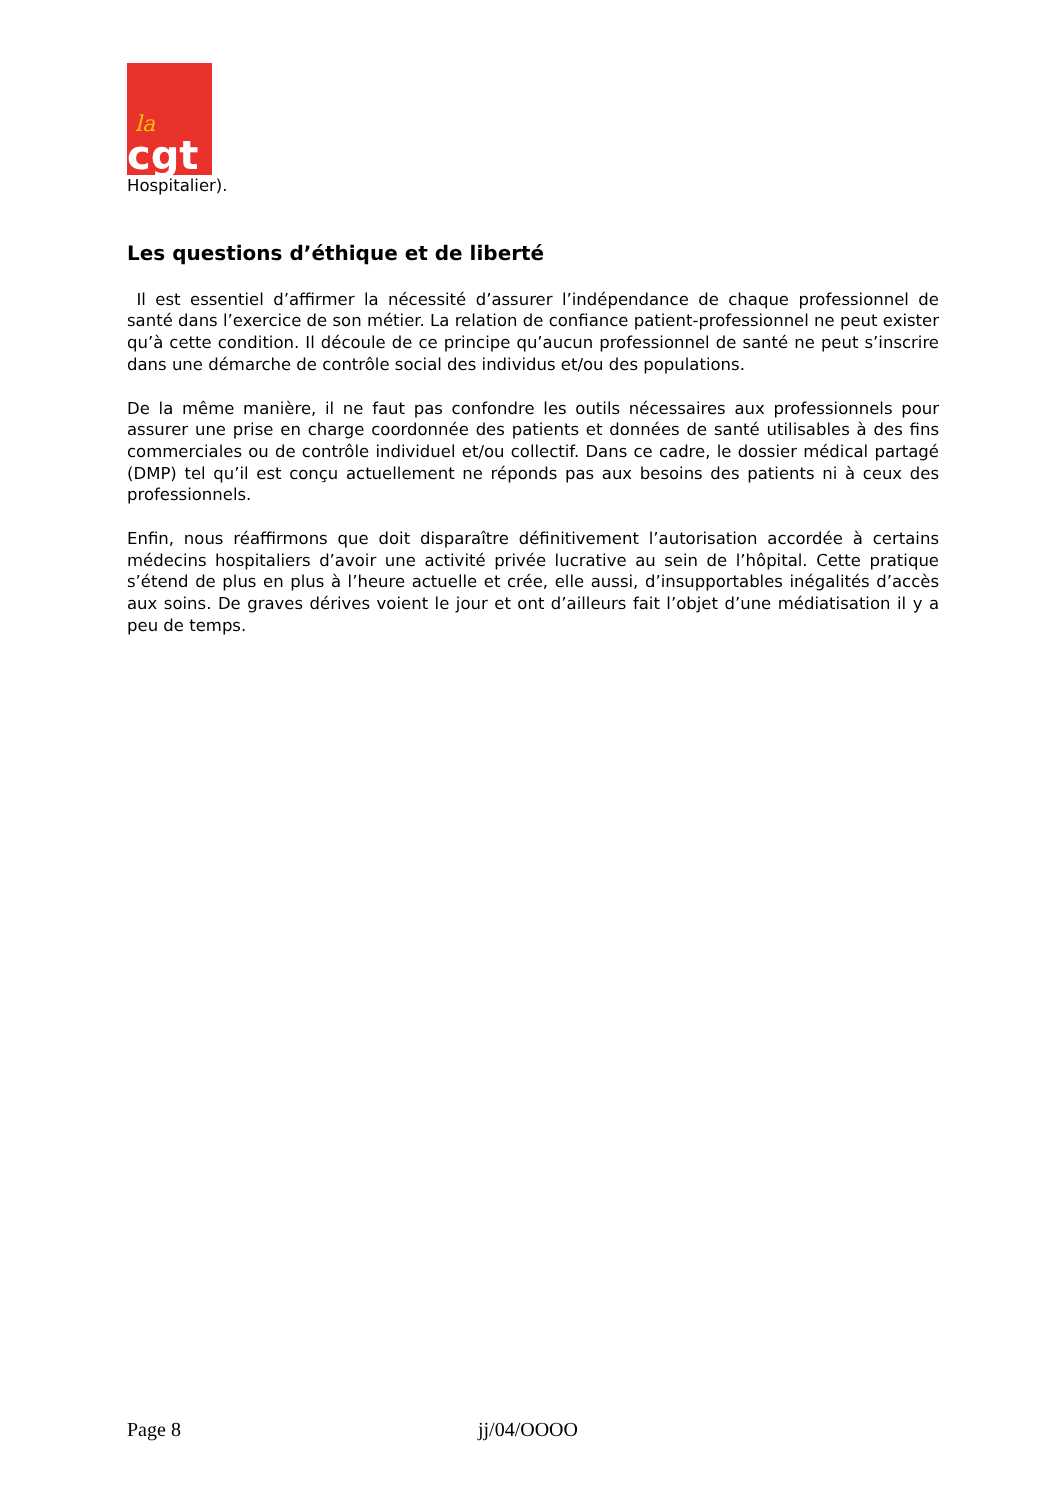la
cgt
Hospitalier).
Les questions d’éthique et de liberté
Il est essentiel d’affirmer la nécessité d’assurer l’indépendance de chaque professionnel de santé dans l’exercice de son métier. La relation de confiance patient-professionnel ne peut exister qu’à cette condition. Il découle de ce principe qu’aucun professionnel de santé ne peut s’inscrire dans une démarche de contrôle social des individus et/ou des populations.
De la même manière, il ne faut pas confondre les outils nécessaires aux professionnels pour assurer une prise en charge coordonnée des patients et données de santé utilisables à des fins commerciales ou de contrôle individuel et/ou collectif. Dans ce cadre, le dossier médical partagé (DMP) tel qu’il est conçu actuellement ne réponds pas aux besoins des patients ni à ceux des professionnels.
Enfin, nous réaffirmons que doit disparaître définitivement l’autorisation accordée à certains médecins hospitaliers d’avoir une activité privée lucrative au sein de l’hôpital. Cette pratique s’étend de plus en plus à l’heure actuelle et crée, elle aussi, d’insupportables inégalités d’accès aux soins. De graves dérives voient le jour et ont d’ailleurs fait l’objet d’une médiatisation il y a peu de temps.
Page 8 jj/04/OOOO